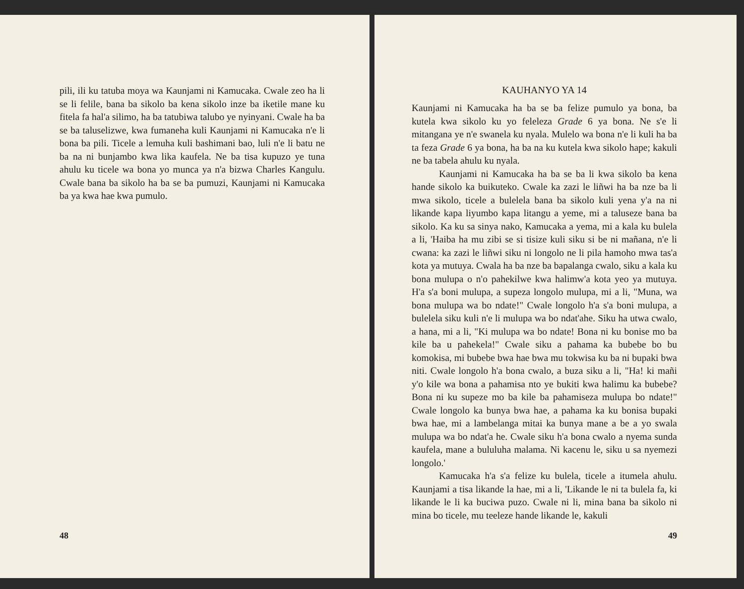pili, ili ku tatuba moya wa Kaunjami ni Kamucaka. Cwale zeo ha li se li felile, bana ba sikolo ba kena sikolo inze ba iketile mane ku fitela fa hal'a silimo, ha ba tatubiwa talubo ye nyinyani. Cwale ha ba se ba taluselizwe, kwa fumaneha kuli Kaunjami ni Kamucaka n'e li bona ba pili. Ticele a lemuha kuli bashimani bao, luli n'e li batu ne ba na ni bunjambo kwa lika kaufela. Ne ba tisa kupuzo ye tuna ahulu ku ticele wa bona yo munca ya n'a bizwa Charles Kangulu. Cwale bana ba sikolo ha ba se ba pumuzi, Kaunjami ni Kamucaka ba ya kwa hae kwa pumulo.
48
KAUHANYO YA 14
Kaunjami ni Kamucaka ha ba se ba felize pumulo ya bona, ba kutela kwa sikolo ku yo feleleza Grade 6 ya bona. Ne s'e li mitangana ye n'e swanela ku nyala. Mulelo wa bona n'e li kuli ha ba ta feza Grade 6 ya bona, ha ba na ku kutela kwa sikolo hape; kakuli ne ba tabela ahulu ku nyala.
Kaunjami ni Kamucaka ha ba se ba li kwa sikolo ba kena hande sikolo ka buikuteko. Cwale ka zazi le liñwi ha ba nze ba li mwa sikolo, ticele a bulelela bana ba sikolo kuli yena y'a na ni likande kapa liyumbo kapa litangu a yeme, mi a taluseze bana ba sikolo. Ka ku sa sinya nako, Kamucaka a yema, mi a kala ku bulela a li, 'Haiba ha mu zibi se si tisize kuli siku si be ni mañana, n'e li cwana: ka zazi le liñwi siku ni longolo ne li pila hamoho mwa tas'a kota ya mutuya. Cwala ha ba nze ba bapalanga cwalo, siku a kala ku bona mulupa o n'o pahekilwe kwa halimw'a kota yeo ya mutuya. H'a s'a boni mulupa, a supeza longolo mulupa, mi a li, "Muna, wa bona mulupa wa bo ndate!" Cwale longolo h'a s'a boni mulupa, a bulelela siku kuli n'e li mulupa wa bo ndat'ahe. Siku ha utwa cwalo, a hana, mi a li, "Ki mulupa wa bo ndate! Bona ni ku bonise mo ba kile ba u pahekela!" Cwale siku a pahama ka bubebe bo bu komokisa, mi bubebe bwa hae bwa mu tokwisa ku ba ni bupaki bwa niti. Cwale longolo h'a bona cwalo, a buza siku a li, "Ha! ki mañi y'o kile wa bona a pahamisa nto ye bukiti kwa halimu ka bubebe? Bona ni ku supeze mo ba kile ba pahamiseza mulupa bo ndate!" Cwale longolo ka bunya bwa hae, a pahama ka ku bonisa bupaki bwa hae, mi a lambelanga mitai ka bunya mane a be a yo swala mulupa wa bo ndat'a he. Cwale siku h'a bona cwalo a nyema sunda kaufela, mane a bululuha malama. Ni kacenu le, siku u sa nyemezi longolo.'
Kamucaka h'a s'a felize ku bulela, ticele a itumela ahulu. Kaunjami a tisa likande la hae, mi a li, 'Likande le ni ta bulela fa, ki likande le li ka buciwa puzo. Cwale ni li, mina bana ba sikolo ni mina bo ticele, mu teeleze hande likande le, kakuli
49